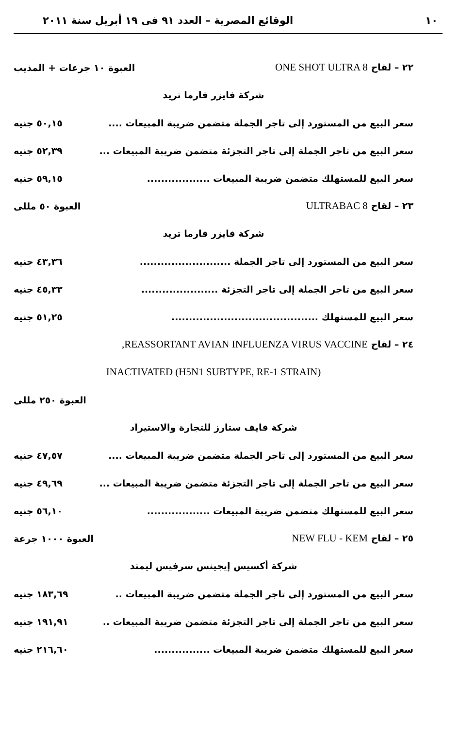١٠ الوقائع المصرية – العدد ٩١ فى ١٩ أبريل سنة ٢٠١١
٢٢ – لقاح ONE SHOT ULTRA 8 العبوة ١٠ جرعات + المذيب
شركة فايزر فارما تريد
سعر البيع من المستورد إلى تاجر الجملة متضمن ضريبة المبيعات .... ٥٠,١٥ جنيه
سعر البيع من تاجر الجملة إلى تاجر التجزئة متضمن ضريبة المبيعات ... ٥٢,٣٩ جنيه
سعر البيع للمستهلك متضمن ضريبة المبيعات .................. ٥٩,١٥ جنيه
٢٣ – لقاح ULTRABAC 8 العبوة ٥٠ مللى
شركة فايزر فارما تريد
سعر البيع من المستورد إلى تاجر الجملة .......................... ٤٣,٣٦ جنيه
سعر البيع من تاجر الجملة إلى تاجر التجزئة ...................... ٤٥,٣٣ جنيه
سعر البيع للمستهلك .......................................... ٥١,٢٥ جنيه
٢٤ – لقاح REASSORTANT AVIAN INFLUENZA VIRUS VACCINE,
INACTIVATED (H5N1 SUBTYPE, RE-1 STRAIN)
العبوة ٢٥٠ مللى
شركة فايف ستارز للتجارة والاستيراد
سعر البيع من المستورد إلى تاجر الجملة متضمن ضريبة المبيعات .... ٤٧,٥٧ جنيه
سعر البيع من تاجر الجملة إلى تاجر التجزئة متضمن ضريبة المبيعات ... ٤٩,٦٩ جنيه
سعر البيع للمستهلك متضمن ضريبة المبيعات .................. ٥٦,١٠ جنيه
٢٥ – لقاح NEW FLU - KEM العبوة ١٠٠٠ جرعة
شركة أكسيس إيجينس سرفيس ليمتد
سعر البيع من المستورد إلى تاجر الجملة متضمن ضريبة المبيعات .. ١٨٣,٦٩ جنيه
سعر البيع من تاجر الجملة إلى تاجر التجزئة متضمن ضريبة المبيعات .. ١٩١,٩١ جنيه
سعر البيع للمستهلك متضمن ضريبة المبيعات ................ ٢١٦,٦٠ جنيه